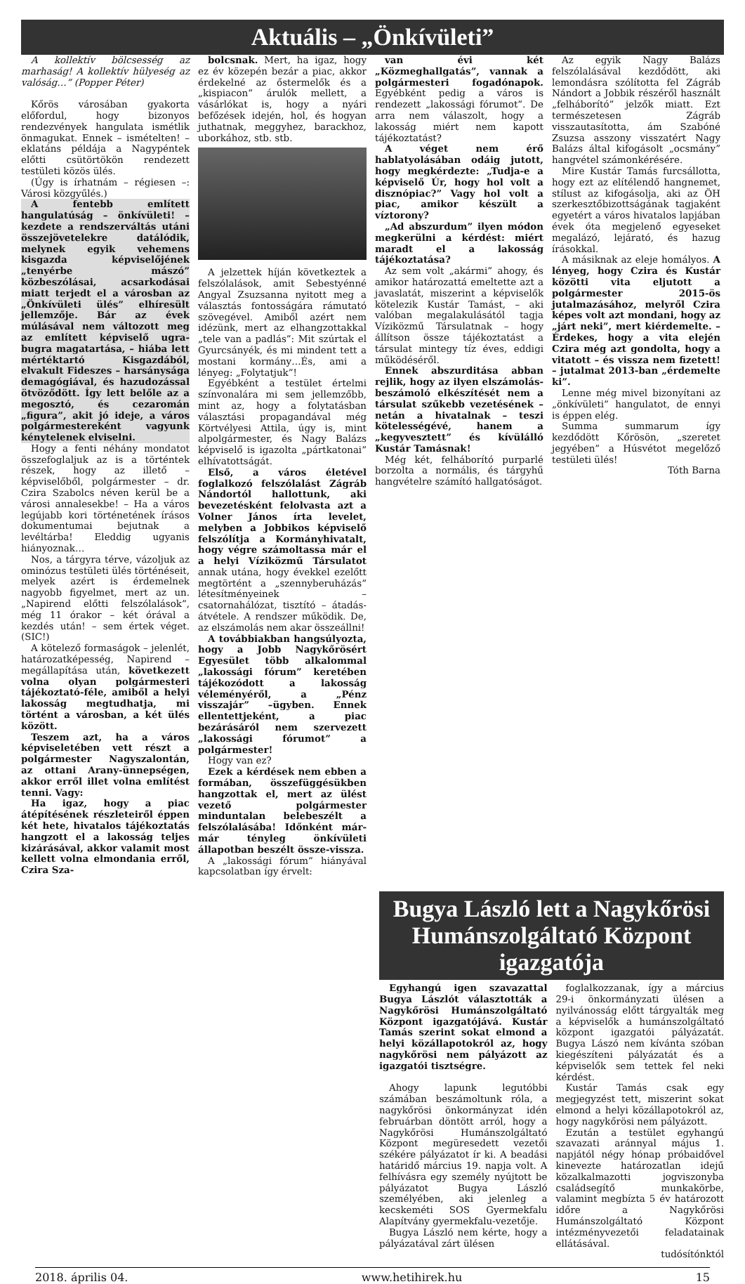Aktuális – „Önkívületi”
A kollektív bölcsesség az marhaság! A kollektív hülyeség az valóság…” (Popper Péter)
Kőrös városában gyakorta előfordul, hogy bizonyos rendezvények hangulata ismétlik önmagukat. Ennek – ismételten! – eklatáns példája a Nagypéntek előtti csütörtökön rendezett testületi közös ülés.
(Úgy is írhatnám – régiesen –: Városi közgyűlés.)
A fentebb említett hangulatúság – önkívületi! – kezdete a rendszerváltás utáni összejövetelekre datálódik, melynek egyik vehemens kisgazda képviselőjének „tenyérbe mászó” közbeszólásai, acsarkodásai miatt terjedt el a városban az „Önkívületi ülés” elhíresült jellemzője. Bár az évek múlásával nem változott meg az említett képviselő ugra-bugra magatartása, – hiába lett mértéktartó Kisgazdából, elvakult Fideszes – harsánysága demagógiával, és hazudozással ötvöződött. Így lett belőle az a megosztó, és cezaromán „figura”, akit jó ideje, a város polgármestereként vagyunk kénytelenek elviselni.
Hogy a fenti néhány mondatot összefoglaljuk az is a történtek részek, hogy az illető – képviselőből, polgármester – dr. Czira Szabolcs néven kerül be a városi annalesekbe! – Ha a város legújabb kori történetének írásos dokumentumai bejutnak a levéltárba! Eleddig ugyanis hiányoznak…
Nos, a tárgyra térve, vázoljuk az ominózus testületi ülés történéseit, melyek azért is érdemelnek nagyobb figyelmet, mert az un. „Napirend előtti felszólalások”, még 11 órakor – két órával a kezdés után! – sem értek véget. (SIC!)
A kötelező formaságok – jelenlét, határozatképesség, Napirend – megállapítása után, következett volna olyan polgármesteri tájékoztató-féle, amiből a helyi lakosság megtudhatja, mi történt a városban, a két ülés között.
Teszem azt, ha a város képviseletében vett részt a polgármester Nagyszalontán, az ottani Arany-ünnepségen, akkor erről illet volna említést tenni. Vagy:
Ha igaz, hogy a piac átépítésének részleteiről éppen két hete, hivatalos tájékoztatás hangzott el a lakosság teljes kizárásával, akkor valamit most kellett volna elmondania erről, Czira Sza-
bolcsnak. Mert, ha igaz, hogy ez év közepén bezár a piac, akkor érdekelné az őstermelők és a „kispiacon” árulók mellett, a vásárlókat is, hogy a nyári befőzések idején, hol, és hogyan juthatnak, meggyhez, barackhoz, uborkához, stb. stb.
A jelzettek híján következtek a felszólalások, amit Sebestyénné Angyal Zsuzsanna nyitott meg a választás fontosságára rámutató szövegével. Amiből azért nem idézünk, mert az elhangzottakkal „tele van a padlás”: Mit szúrtak el Gyurcsányék, és mi mindent tett a mostani kormány…És, ami a lényeg: „Folytatjuk”!
Egyébként a testület értelmi színvonalára mi sem jellemzőbb, mint az, hogy a folytatásban választási propagandával még Körtvélyesi Attila, úgy is, mint alpolgármester, és Nagy Balázs képviselő is igazolta „pártkatonai” elhívatottságát.
Első, a város életével foglalkozó felszólalást Zágráb Nándortól hallottunk, aki bevezetésként felolvasta azt a Volner János írta levelet, melyben a Jobbikos képviselő felszólítja a Kormányhivatalt, hogy végre számoltassa már el a helyi Víziközmű Társulatot annak utána, hogy évekkel ezelőtt megtörtént a „szennyberuházás” létesítményeinek – csatornahálózat, tisztító – átadás-átvétele. A rendszer működik. De, az elszámolás nem akar összeállni!
A továbbiakban hangsúlyozta, hogy a Jobb Nagykőrösért Egyesület több alkalommal „lakossági fórum” keretében tájékozódott a lakosság véleményéről, a „Pénz visszajár” –ügyben. Ennek ellentettjeként, a piac bezárásáról nem szervezett „lakossági fórumot” a polgármester!
Hogy van ez?
Ezek a kérdések nem ebben a formában, összefüggésükben hangzottak el, mert az ülést vezető polgármester minduntalan belebeszélt a felszólalásába! Időnként már-már tényleg önkívületi állapotban beszélt össze-vissza.
A „lakossági fórum” hiányával kapcsolatban így érvelt:
van évi két „Közmeghallgatás”, vannak a polgármesteri fogadónapok. Egyébként pedig a város is rendezett „lakossági fórumot”. De arra nem válaszolt, hogy a lakosság miért nem kapott tájékoztatást?
A véget nem érő hablatyolásában odáig jutott, hogy megkérdezte: „Tudja-e a képviselő Úr, hogy hol volt a disznópiac?” Vagy hol volt a piac, amikor készült a víztorony?
„Ad abszurdum” ilyen módon megkerülni a kérdést: miért maradt el a lakosság tájékoztatása?
Az sem volt „akármi” ahogy, és amikor határozattá emeltette azt a javaslatát, miszerint a képviselők kötelezik Kustár Tamást, – aki valóban megalakulásától tagja Víziközmű Társulatnak – hogy állítson össze tájékoztatást a társulat mintegy tíz éves, eddigi működéséről.
Ennek abszurditása abban rejlik, hogy az ilyen elszámolás-beszámoló elkészítését nem a társulat szűkebb vezetésének – netán a hivatalnak – teszi kötelességévé, hanem a „kegyvesztett” és kívülálló Kustár Tamásnak!
Még két, felháborító purparlé borzolta a normális, és tárgyhű hangvételre számító hallgatóságot.
Az egyik Nagy Balázs felszólalásával kezdődött, aki lemondásra szólította fel Zágráb Nándort a Jobbik részéről használt „felháborító” jelzők miatt. Ezt természetesen Zágráb visszautasította, ám Szabóné Zsuzsa asszony visszatért Nagy Balázs által kifogásolt „ocsmány” hangvétel számonkérésére.
Mire Kustár Tamás furcsállotta, hogy ezt az elítélendő hangnemet, stílust az kifogásolja, aki az ÖH szerkesztőbizottságának tagjaként egyetért a város hivatalos lapjában évek óta megjelenő egyeseket megalázó, lejárató, és hazug írásokkal.
A másiknak az eleje homályos. A lényeg, hogy Czira és Kustár közötti vita eljutott a polgármester 2015-ös jutalmazásához, melyről Czira képes volt azt mondani, hogy az „járt neki”, mert kiérdemelte. – Érdekes, hogy a vita elején Czira még azt gondolta, hogy a vitatott – és vissza nem fizetett! – jutalmat 2013-ban „érdemelte ki”.
Lenne még mivel bizonyítani az „önkívületi” hangulatot, de ennyi is éppen elég.
Summa summarum így kezdődött Kőrösön, „szeretet jegyében” a Húsvétot megelőző testületi ülés!
Tóth Barna
Bugya László lett a Nagykőrösi Humánszolgáltató Központ igazgatója
Egyhangú igen szavazattal Bugya Lászlót választották a Nagykőrösi Humánszolgáltató Központ igazgatójává. Kustár Tamás szerint sokat elmond a helyi közállapotokról az, hogy nagykőrösi nem pályázott az igazgatói tisztségre.
Ahogy lapunk legutóbbi számában beszámoltunk róla, a nagykőrösi önkormányzat idén februárban döntött arról, hogy a Nagykőrösi Humánszolgáltató Központ megüresedett vezetői székére pályázatot ír ki. A beadási határidő március 19. napja volt. A felhívásra egy személy nyújtott be pályázatot Bugya László személyében, aki jelenleg a kecskeméti SOS Gyermekfalu Alapítvány gyermekfalu-vezetője.
Bugya László nem kérte, hogy a pályázatával zárt ülésen
foglalkozzanak, így a március 29-i önkormányzati ülésen a nyilvánosság előtt tárgyalták meg a képviselők a humánszolgáltató központ igazgatói pályázatát. Bugya Lászó nem kívánta szóban kiegészíteni pályázatát és a képviselők sem tettek fel neki kérdést.
Kustár Tamás csak egy megjegyzést tett, miszerint sokat elmond a helyi közállapotokról az, hogy nagykőrösi nem pályázott.
Ezután a testület egyhangú szavazati aránnyal május 1. napjától négy hónap próbaidővel kinevezte határozatlan idejű közalkalmazotti jogviszonyba családsegítő munkakörbe, valamint megbízta 5 év határozott időre a Nagykőrösi Humánszolgáltató Központ intézményvezetői feladatainak ellátásával.
tudósítónktól
2018. április 04. www.hetihirek.hu 15